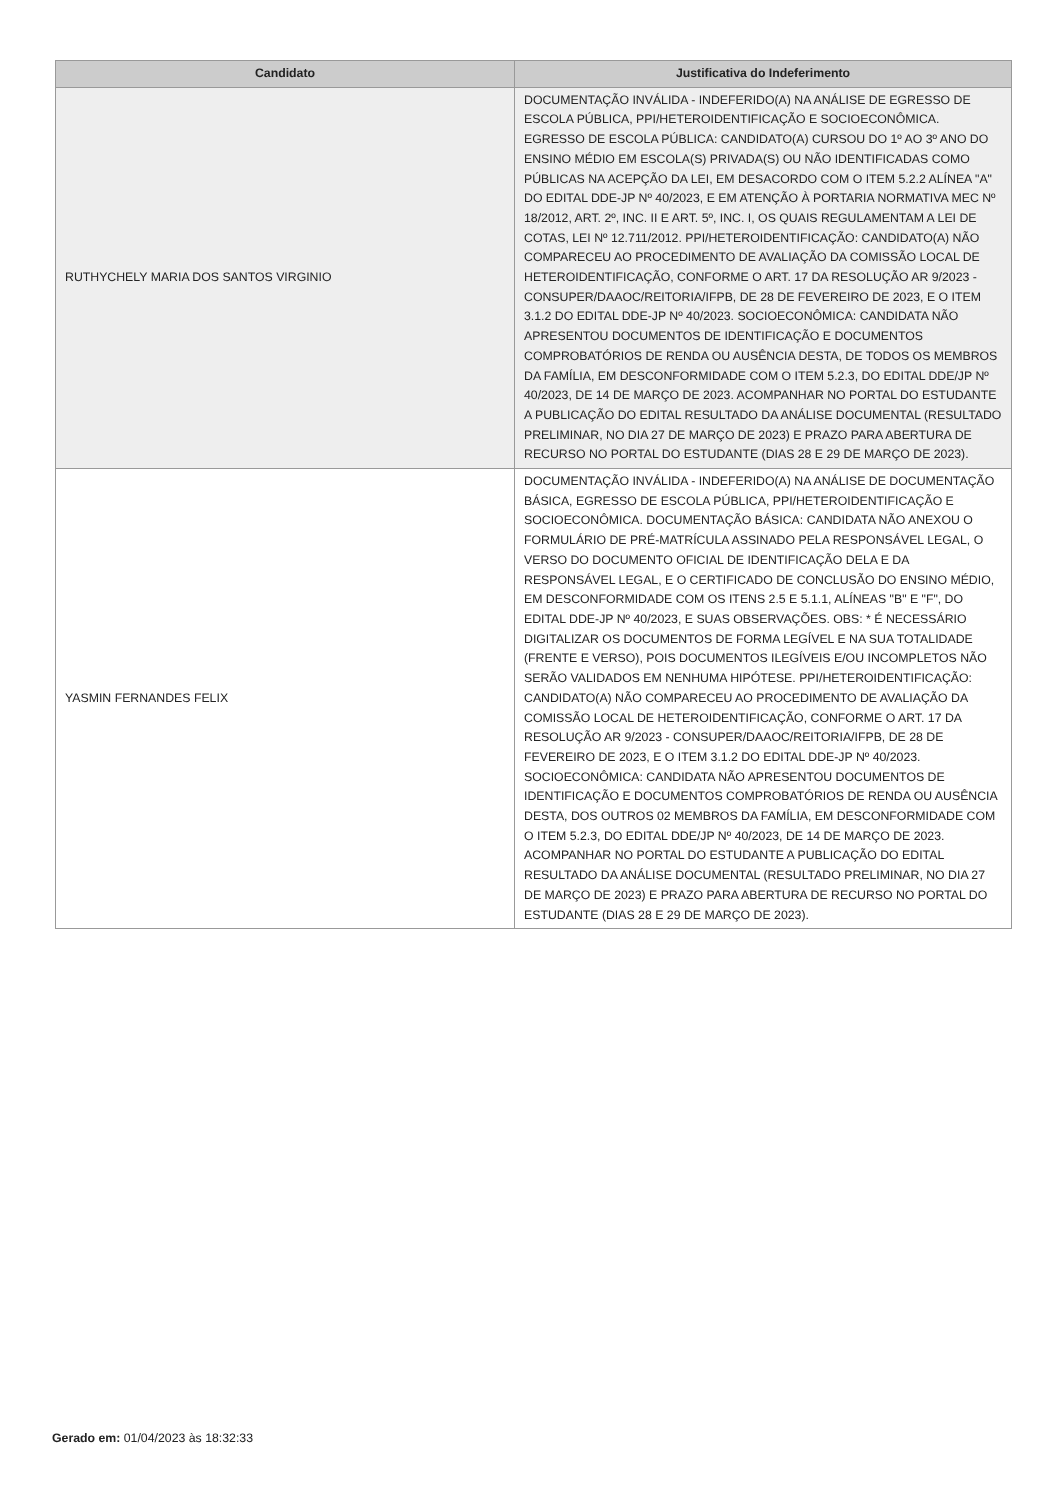| Candidato | Justificativa do Indeferimento |
| --- | --- |
| RUTHYCHELY MARIA DOS SANTOS VIRGINIO | DOCUMENTAÇÃO INVÁLIDA - INDEFERIDO(A) NA ANÁLISE DE EGRESSO DE ESCOLA PÚBLICA, PPI/HETEROIDENTIFICAÇÃO E SOCIOECONÔMICA. EGRESSO DE ESCOLA PÚBLICA: CANDIDATO(A) CURSOU DO 1º AO 3º ANO DO ENSINO MÉDIO EM ESCOLA(S) PRIVADA(S) OU NÃO IDENTIFICADAS COMO PÚBLICAS NA ACEPÇÃO DA LEI, EM DESACORDO COM O ITEM 5.2.2 ALÍNEA "A" DO EDITAL DDE-JP Nº 40/2023, E EM ATENÇÃO À PORTARIA NORMATIVA MEC Nº 18/2012, ART. 2º, INC. II E ART. 5º, INC. I, OS QUAIS REGULAMENTAM A LEI DE COTAS, LEI Nº 12.711/2012. PPI/HETEROIDENTIFICAÇÃO: CANDIDATO(A) NÃO COMPARECEU AO PROCEDIMENTO DE AVALIAÇÃO DA COMISSÃO LOCAL DE HETEROIDENTIFICAÇÃO, CONFORME O ART. 17 DA RESOLUÇÃO AR 9/2023 - CONSUPER/DAAOC/REITORIA/IFPB, DE 28 DE FEVEREIRO DE 2023, E O ITEM 3.1.2 DO EDITAL DDE-JP Nº 40/2023. SOCIOECONÔMICA: CANDIDATA NÃO APRESENTOU DOCUMENTOS DE IDENTIFICAÇÃO E DOCUMENTOS COMPROBATÓRIOS DE RENDA OU AUSÊNCIA DESTA, DE TODOS OS MEMBROS DA FAMÍLIA, EM DESCONFORMIDADE COM O ITEM 5.2.3, DO EDITAL DDE/JP Nº 40/2023, DE 14 DE MARÇO DE 2023. ACOMPANHAR NO PORTAL DO ESTUDANTE A PUBLICAÇÃO DO EDITAL RESULTADO DA ANÁLISE DOCUMENTAL (RESULTADO PRELIMINAR, NO DIA 27 DE MARÇO DE 2023) E PRAZO PARA ABERTURA DE RECURSO NO PORTAL DO ESTUDANTE (DIAS 28 E 29 DE MARÇO DE 2023). |
| YASMIN FERNANDES FELIX | DOCUMENTAÇÃO INVÁLIDA - INDEFERIDO(A) NA ANÁLISE DE DOCUMENTAÇÃO BÁSICA, EGRESSO DE ESCOLA PÚBLICA, PPI/HETEROIDENTIFICAÇÃO E SOCIOECONÔMICA. DOCUMENTAÇÃO BÁSICA: CANDIDATA NÃO ANEXOU O FORMULÁRIO DE PRÉ-MATRÍCULA ASSINADO PELA RESPONSÁVEL LEGAL, O VERSO DO DOCUMENTO OFICIAL DE IDENTIFICAÇÃO DELA E DA RESPONSÁVEL LEGAL, E O CERTIFICADO DE CONCLUSÃO DO ENSINO MÉDIO, EM DESCONFORMIDADE COM OS ITENS 2.5 E 5.1.1, ALÍNEAS "B" E "F", DO EDITAL DDE-JP Nº 40/2023, E SUAS OBSERVAÇÕES. OBS: * É NECESSÁRIO DIGITALIZAR OS DOCUMENTOS DE FORMA LEGÍVEL E NA SUA TOTALIDADE (FRENTE E VERSO), POIS DOCUMENTOS ILEGÍVEIS E/OU INCOMPLETOS NÃO SERÃO VALIDADOS EM NENHUMA HIPÓTESE. PPI/HETEROIDENTIFICAÇÃO: CANDIDATO(A) NÃO COMPARECEU AO PROCEDIMENTO DE AVALIAÇÃO DA COMISSÃO LOCAL DE HETEROIDENTIFICAÇÃO, CONFORME O ART. 17 DA RESOLUÇÃO AR 9/2023 - CONSUPER/DAAOC/REITORIA/IFPB, DE 28 DE FEVEREIRO DE 2023, E O ITEM 3.1.2 DO EDITAL DDE-JP Nº 40/2023. SOCIOECONÔMICA: CANDIDATA NÃO APRESENTOU DOCUMENTOS DE IDENTIFICAÇÃO E DOCUMENTOS COMPROBATÓRIOS DE RENDA OU AUSÊNCIA DESTA, DOS OUTROS 02 MEMBROS DA FAMÍLIA, EM DESCONFORMIDADE COM O ITEM 5.2.3, DO EDITAL DDE/JP Nº 40/2023, DE 14 DE MARÇO DE 2023. ACOMPANHAR NO PORTAL DO ESTUDANTE A PUBLICAÇÃO DO EDITAL RESULTADO DA ANÁLISE DOCUMENTAL (RESULTADO PRELIMINAR, NO DIA 27 DE MARÇO DE 2023) E PRAZO PARA ABERTURA DE RECURSO NO PORTAL DO ESTUDANTE (DIAS 28 E 29 DE MARÇO DE 2023). |
Gerado em: 01/04/2023 às 18:32:33